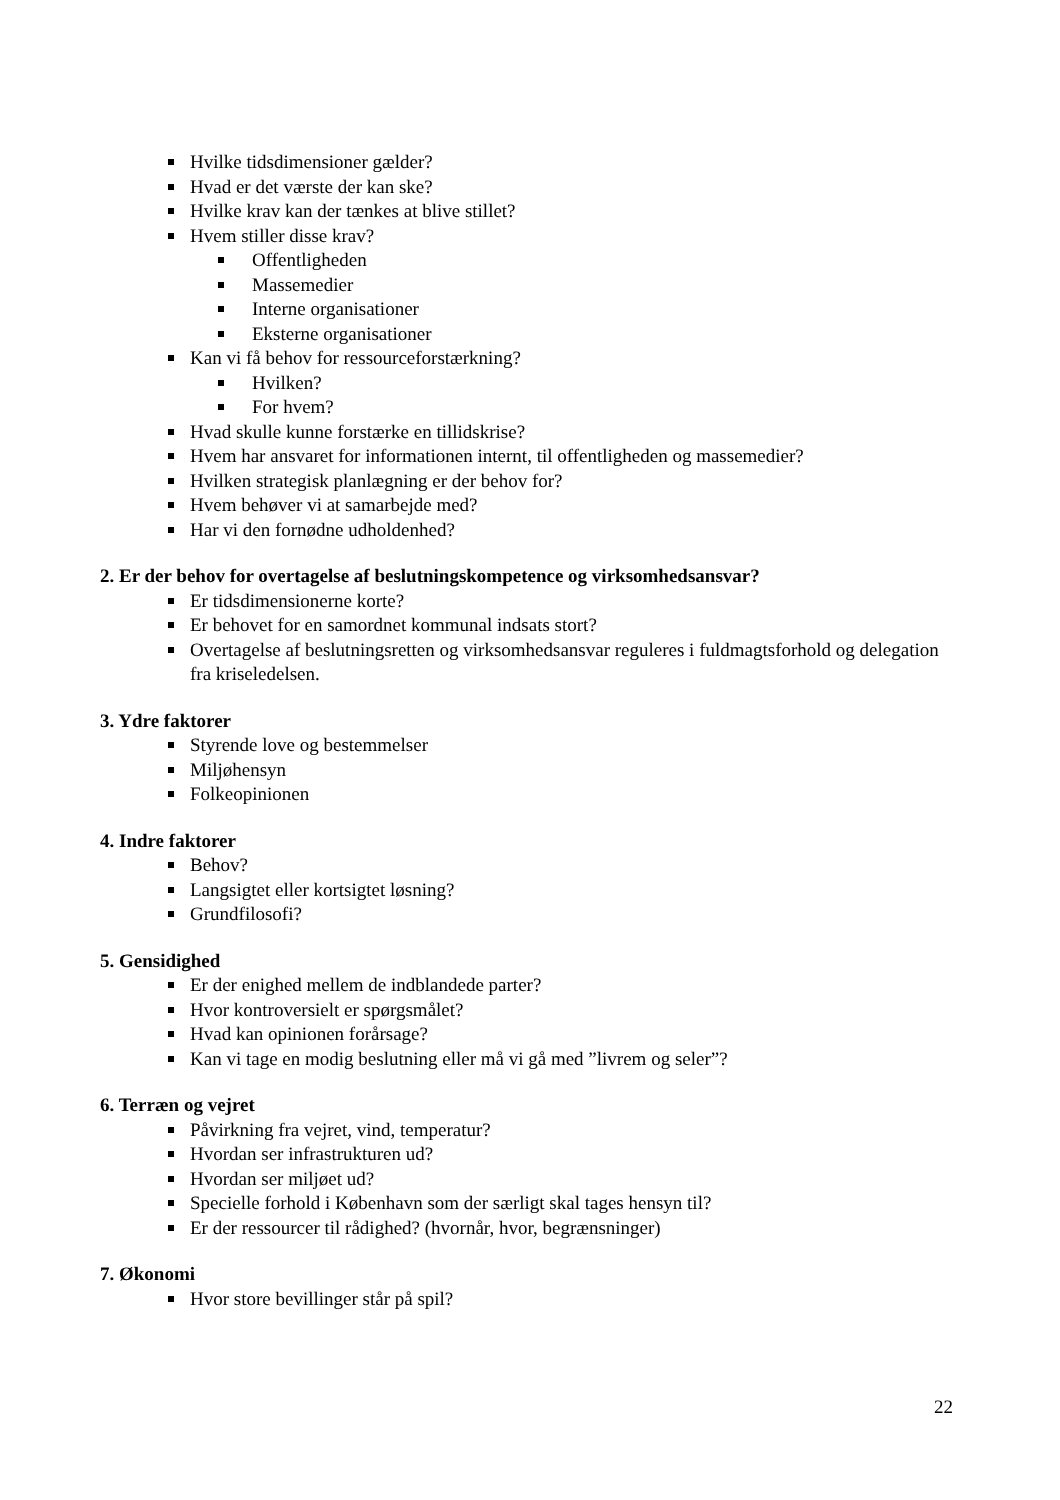Hvilke tidsdimensioner gælder?
Hvad er det værste der kan ske?
Hvilke krav kan der tænkes at blive stillet?
Hvem stiller disse krav?
Offentligheden
Massemedier
Interne organisationer
Eksterne organisationer
Kan vi få behov for ressourceforstærkning?
Hvilken?
For hvem?
Hvad skulle kunne forstærke en tillidskrise?
Hvem har ansvaret for informationen internt, til offentligheden og massemedier?
Hvilken strategisk planlægning er der behov for?
Hvem behøver vi at samarbejde med?
Har vi den fornødne udholdenhed?
2. Er der behov for overtagelse af beslutningskompetence og virksomhedsansvar?
Er tidsdimensionerne korte?
Er behovet for en samordnet kommunal indsats stort?
Overtagelse af beslutningsretten og virksomhedsansvar reguleres i fuldmagtsforhold og delegation fra kriseledelsen.
3. Ydre faktorer
Styrende love og bestemmelser
Miljøhensyn
Folkeopinionen
4. Indre faktorer
Behov?
Langsigtet eller kortsigtet løsning?
Grundfilosofi?
5. Gensidighed
Er der enighed mellem de indblandede parter?
Hvor kontroversielt er spørgsmålet?
Hvad kan opinionen forårsage?
Kan vi tage en modig beslutning eller må vi gå med ”livrem og seler”?
6. Terræn og vejret
Påvirkning fra vejret, vind, temperatur?
Hvordan ser infrastrukturen ud?
Hvordan ser miljøet ud?
Specielle forhold i København som der særligt skal tages hensyn til?
Er der ressourcer til rådighed? (hvornår, hvor, begrænsninger)
7. Økonomi
Hvor store bevillinger står på spil?
22